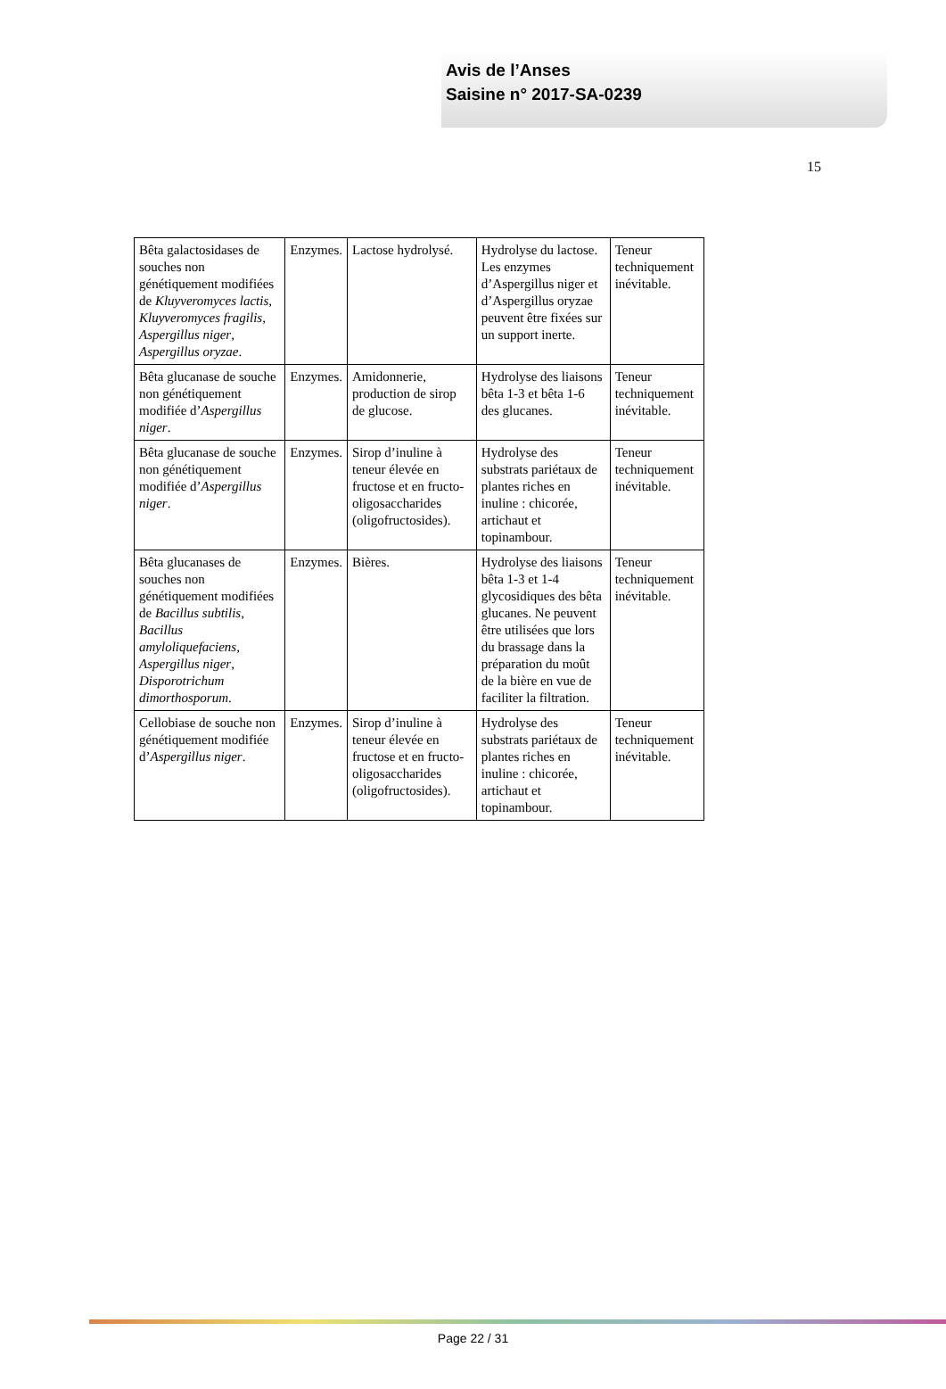Avis de l’Anses
Saisine n° 2017-SA-0239
15
| Bêta galactosidases de souches non génétiquement modifiées de Kluyveromyces lactis, Kluyveromyces fragilis, Aspergillus niger , Aspergillus oryzae . | Enzymes. | Lactose hydrolysé. | Hydrolyse du lactose. Les enzymes d’Aspergillus niger et d’Aspergillus oryzae peuvent être fixées sur un support inerte. | Teneur techniquement inévitable. |
| Bêta glucanase de souche non génétiquement modifiée d’ Aspergillus niger . | Enzymes. | Amidonnerie, production de sirop de glucose. | Hydrolyse des liaisons bêta 1-3 et bêta 1-6 des glucanes. | Teneur techniquement inévitable. |
| Bêta glucanase de souche non génétiquement modifiée d’ Aspergillus niger . | Enzymes. | Sirop d’inuline à teneur élevée en fructose et en fructo-oligosaccharides (oligofructosides). | Hydrolyse des substrats pariétaux de plantes riches en inuline : chicorée, artichaut et topinambour. | Teneur techniquement inévitable. |
| Bêta glucanases de souches non génétiquement modifiées de Bacillus subtilis, Bacillus amyloliquefaciens, Aspergillus niger , Disporotrichum dimorthosporum . | Enzymes. | Bières. | Hydrolyse des liaisons bêta 1-3 et 1-4 glycosidiques des bêta glucanes. Ne peuvent être utilisées que lors du brassage dans la préparation du moût de la bière en vue de faciliter la filtration. | Teneur techniquement inévitable. |
| Cellobiase de souche non génétiquement modifiée d’ Aspergillus niger . | Enzymes. | Sirop d’inuline à teneur élevée en fructose et en fructo-oligosaccharides (oligofructosides). | Hydrolyse des substrats pariétaux de plantes riches en inuline : chicorée, artichaut et topinambour. | Teneur techniquement inévitable. |
Page 22 / 31